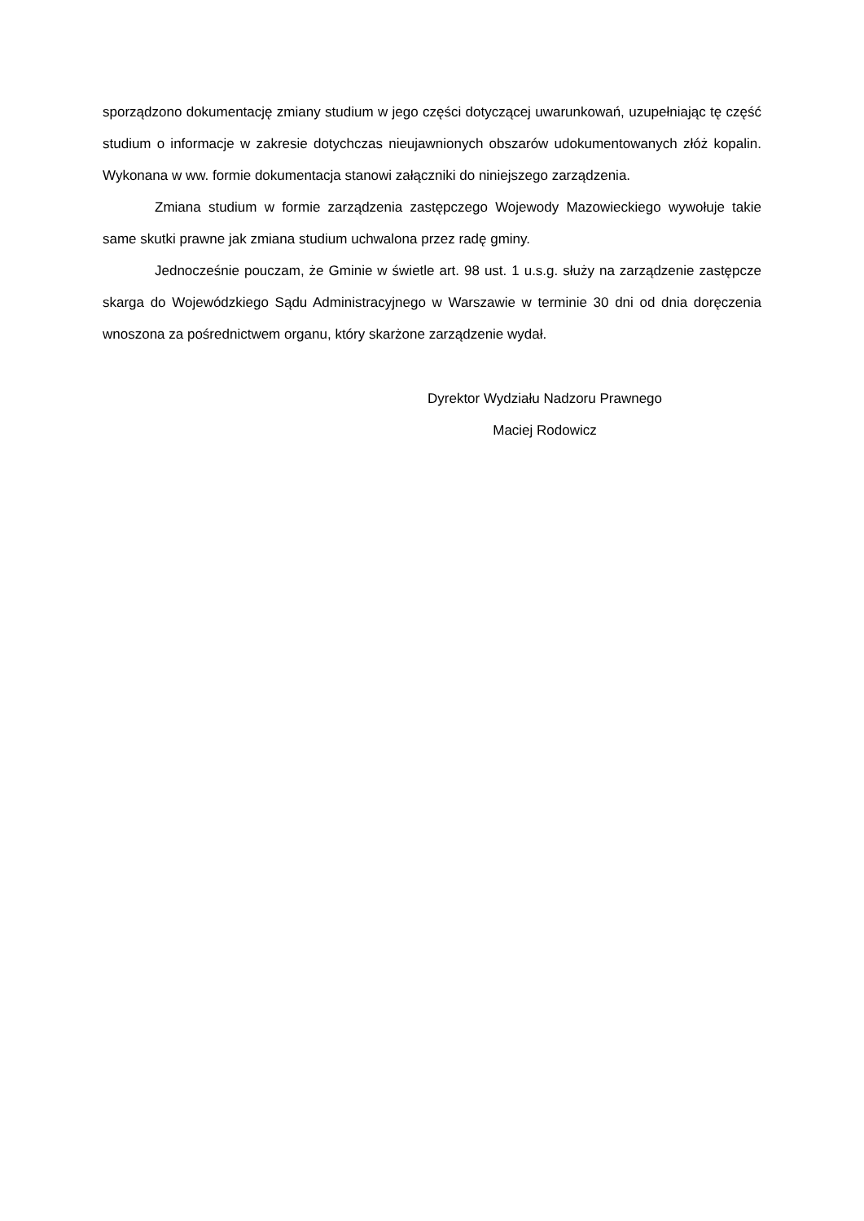sporządzono dokumentację zmiany studium w jego części dotyczącej uwarunkowań, uzupełniając tę część studium o informacje w zakresie dotychczas nieujawnionych obszarów udokumentowanych złóż kopalin. Wykonana w ww. formie dokumentacja stanowi załączniki do niniejszego zarządzenia.
Zmiana studium w formie zarządzenia zastępczego Wojewody Mazowieckiego wywołuje takie same skutki prawne jak zmiana studium uchwalona przez radę gminy.
Jednocześnie pouczam, że Gminie w świetle art. 98 ust. 1 u.s.g. służy na zarządzenie zastępcze skarga do Wojewódzkiego Sądu Administracyjnego w Warszawie w terminie 30 dni od dnia doręczenia wnoszona za pośrednictwem organu, który skarżone zarządzenie wydał.
Dyrektor Wydziału Nadzoru Prawnego
Maciej Rodowicz